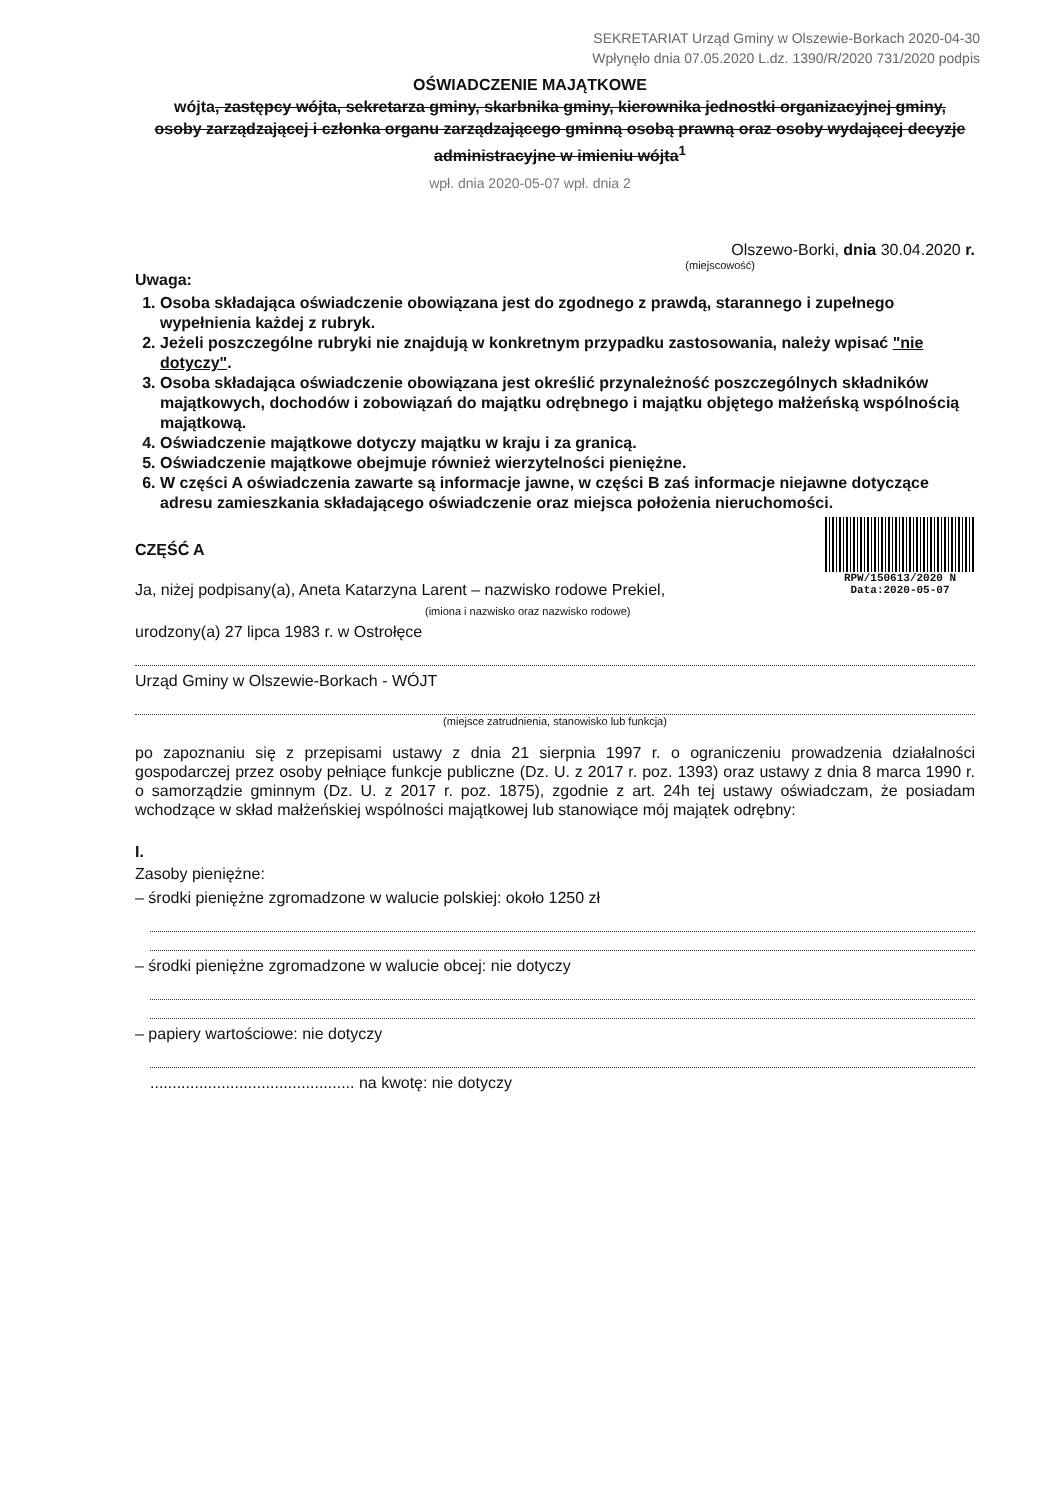SEKRETARIAT Urząd Gminy w Olszewie-Borkach 2020-04-30
Wpłynęło dnia 07.05.2020 L.dz. 1390/R/2020 731/2020 podpis
OŚWIADCZENIE MAJĄTKOWE
wójta, zastępcy wójta, sekretarza gminy, skarbnika gminy, kierownika jednostki organizacyjnej gminy, osoby zarządzającej i członka organu zarządzającego gminną osobą prawną oraz osoby wydającej decyzje administracyjne w imieniu wójta<sup>1</sup>
wpł. dnia 2020-05-07 wpł. dnia 2
Olszewo-Borki, dnia 30.04.2020 r.
(miejscowość)
Uwaga:
1. Osoba składająca oświadczenie obowiązana jest do zgodnego z prawdą, starannego i zupełnego wypełnienia każdej z rubryk.
2. Jeżeli poszczególne rubryki nie znajdują w konkretnym przypadku zastosowania, należy wpisać "nie dotyczy".
3. Osoba składająca oświadczenie obowiązana jest określić przynależność poszczególnych składników majątkowych, dochodów i zobowiązań do majątku odrębnego i majątku objętego małżeńską wspólnością majątkową.
4. Oświadczenie majątkowe dotyczy majątku w kraju i za granicą.
5. Oświadczenie majątkowe obejmuje również wierzytelności pieniężne.
6. W części A oświadczenia zawarte są informacje jawne, w części B zaś informacje niejawne dotyczące adresu zamieszkania składającego oświadczenie oraz miejsca położenia nieruchomości.
RPW/150613/2020 N
Data:2020-05-07
CZĘŚĆ A
Ja, niżej podpisany(a), Aneta Katarzyna Larent – nazwisko rodowe Prekiel,
(imiona i nazwisko oraz nazwisko rodowe)
urodzony(a) 27 lipca 1983 r. w Ostrołęce
Urząd Gminy w Olszewie-Borkach - WÓJT
(miejsce zatrudnienia, stanowisko lub funkcja)
po zapoznaniu się z przepisami ustawy z dnia 21 sierpnia 1997 r. o ograniczeniu prowadzenia działalności gospodarczej przez osoby pełniące funkcje publiczne (Dz. U. z 2017 r. poz. 1393) oraz ustawy z dnia 8 marca 1990 r. o samorządzie gminnym (Dz. U. z 2017 r. poz. 1875), zgodnie z art. 24h tej ustawy oświadczam, że posiadam wchodzące w skład małżeńskiej wspólności majątkowej lub stanowiące mój majątek odrębny:
I.
Zasoby pieniężne:
– środki pieniężne zgromadzone w walucie polskiej: około 1250 zł
– środki pieniężne zgromadzone w walucie obcej: nie dotyczy
– papiery wartościowe: nie dotyczy
.............................................. na kwotę: nie dotyczy